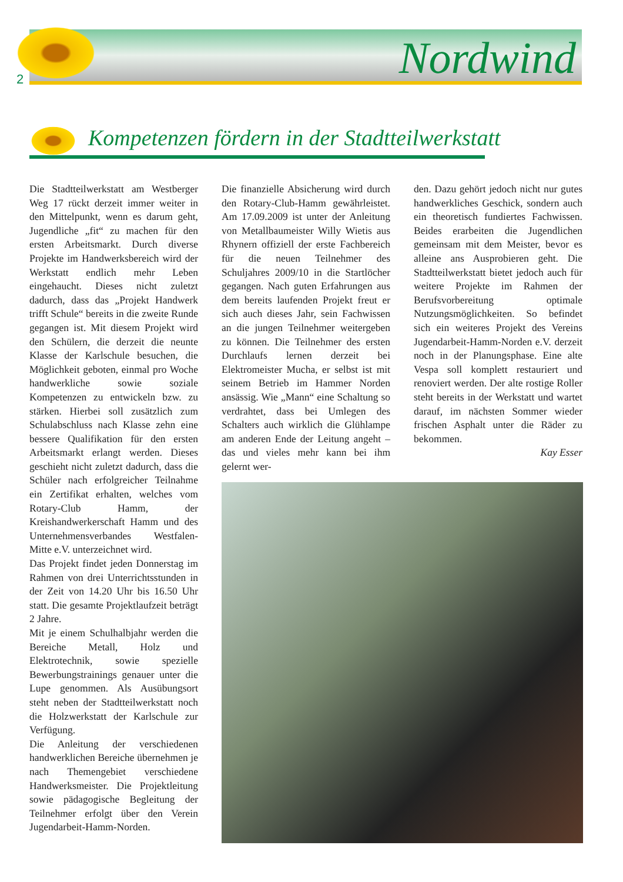2 Nordwind
Kompetenzen fördern in der Stadtteilwerkstatt
Die Stadtteilwerkstatt am Westberger Weg 17 rückt derzeit immer weiter in den Mittelpunkt, wenn es darum geht, Jugendliche „fit“ zu machen für den ersten Arbeitsmarkt. Durch diverse Projekte im Handwerksbereich wird der Werkstatt endlich mehr Leben eingehaucht. Dieses nicht zuletzt dadurch, dass das „Projekt Handwerk trifft Schule“ bereits in die zweite Runde gegangen ist. Mit diesem Projekt wird den Schülern, die derzeit die neunte Klasse der Karlschule besuchen, die Möglichkeit geboten, einmal pro Woche handwerkliche sowie soziale Kompetenzen zu entwickeln bzw. zu stärken. Hierbei soll zusätzlich zum Schulabschluss nach Klasse zehn eine bessere Qualifikation für den ersten Arbeitsmarkt erlangt werden. Dieses geschieht nicht zuletzt dadurch, dass die Schüler nach erfolgreicher Teilnahme ein Zertifikat erhalten, welches vom Rotary-Club Hamm, der Kreishandwerkerschaft Hamm und des Unternehmensverbandes Westfalen-Mitte e.V. unterzeichnet wird.
Das Projekt findet jeden Donnerstag im Rahmen von drei Unterrichtsstunden in der Zeit von 14.20 Uhr bis 16.50 Uhr statt. Die gesamte Projektlaufzeit beträgt 2 Jahre.
Mit je einem Schulhalbjahr werden die Bereiche Metall, Holz und Elektrotechnik, sowie spezielle Bewerbungstrainings genauer unter die Lupe genommen. Als Ausübungsort steht neben der Stadtteilwerkstatt noch die Holzwerkstatt der Karlschule zur Verfügung.
Die Anleitung der verschiedenen handwerklichen Bereiche übernehmen je nach Themengebiet verschiedene Handwerksmeister. Die Projektleitung sowie pädagogische Begleitung der Teilnehmer erfolgt über den Verein Jugendarbeit-Hamm-Norden.
Die finanzielle Absicherung wird durch den Rotary-Club-Hamm gewährleistet. Am 17.09.2009 ist unter der Anleitung von Metallbaumeister Willy Wietis aus Rhynern offiziell der erste Fachbereich für die neuen Teilnehmer des Schuljahres 2009/10 in die Startlöcher gegangen. Nach guten Erfahrungen aus dem bereits laufenden Projekt freut er sich auch dieses Jahr, sein Fachwissen an die jungen Teilnehmer weitergeben zu können. Die Teilnehmer des ersten Durchlaufs lernen derzeit bei Elektromeister Mucha, er selbst ist mit seinem Betrieb im Hammer Norden ansässig. Wie „Mann“ eine Schaltung so verdrahtet, dass bei Umlegen des Schalters auch wirklich die Glühlampe am anderen Ende der Leitung angeht – das und vieles mehr kann bei ihm gelernt wer-
den. Dazu gehört jedoch nicht nur gutes handwerkliches Geschick, sondern auch ein theoretisch fundiertes Fachwissen. Beides erarbeiten die Jugendlichen gemeinsam mit dem Meister, bevor es alleine ans Ausprobieren geht. Die Stadtteilwerkstatt bietet jedoch auch für weitere Projekte im Rahmen der Berufsvorbereitung optimale Nutzungsmöglichkeiten. So befindet sich ein weiteres Projekt des Vereins Jugendarbeit-Hamm-Norden e.V. derzeit noch in der Planungsphase. Eine alte Vespa soll komplett restauriert und renoviert werden. Der alte rostige Roller steht bereits in der Werkstatt und wartet darauf, im nächsten Sommer wieder frischen Asphalt unter die Räder zu bekommen.
Kay Esser